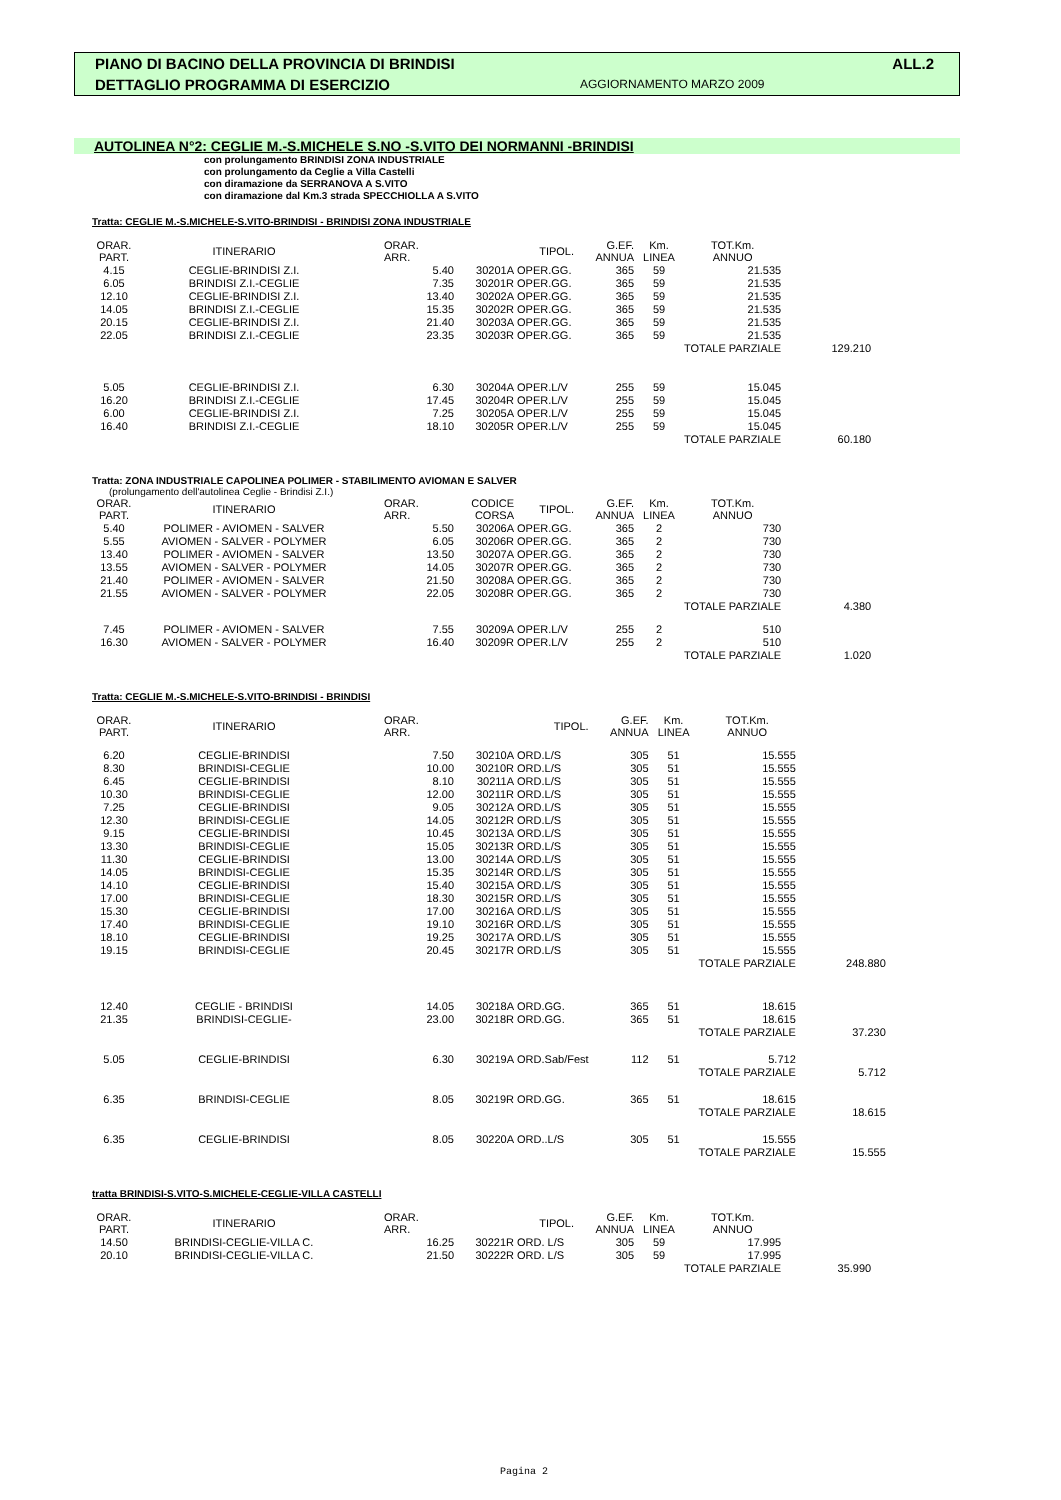PIANO DI BACINO DELLA PROVINCIA DI BRINDISI ALL.2
DETTAGLIO PROGRAMMA DI ESERCIZIO AGGIORNAMENTO MARZO 2009
AUTOLINEA N°2: CEGLIE M.-S.MICHELE S.NO -S.VITO DEI NORMANNI -BRINDISI
con prolungamento BRINDISI ZONA INDUSTRIALE
con prolungamento da Ceglie a Villa Castelli
con diramazione da SERRANOVA A S.VITO
con diramazione dal Km.3 strada SPECCHIOLLA A S.VITO
Tratta: CEGLIE M.-S.MICHELE-S.VITO-BRINDISI - BRINDISI ZONA INDUSTRIALE
| ORAR. PART. | ITINERARIO | ORAR. ARR. | | TIPOL. | G.EF. ANNUA | Km. LINEA | TOT.Km. ANNUO | |
| --- | --- | --- | --- | --- | --- | --- | --- | --- |
| 4.15 | CEGLIE-BRINDISI Z.I. | 5.40 | 30201A | OPER.GG. | 365 | 59 | 21.535 | |
| 6.05 | BRINDISI Z.I.-CEGLIE | 7.35 | 30201R | OPER.GG. | 365 | 59 | 21.535 | |
| 12.10 | CEGLIE-BRINDISI Z.I. | 13.40 | 30202A | OPER.GG. | 365 | 59 | 21.535 | |
| 14.05 | BRINDISI Z.I.-CEGLIE | 15.35 | 30202R | OPER.GG. | 365 | 59 | 21.535 | |
| 20.15 | CEGLIE-BRINDISI Z.I. | 21.40 | 30203A | OPER.GG. | 365 | 59 | 21.535 | |
| 22.05 | BRINDISI Z.I.-CEGLIE | 23.35 | 30203R | OPER.GG. | 365 | 59 | 21.535 | |
| | | | | | | | TOTALE PARZIALE | 129.210 |
| 5.05 | CEGLIE-BRINDISI Z.I. | 6.30 | 30204A | OPER.L/V | 255 | 59 | 15.045 | |
| 16.20 | BRINDISI Z.I.-CEGLIE | 17.45 | 30204R | OPER.L/V | 255 | 59 | 15.045 | |
| 6.00 | CEGLIE-BRINDISI Z.I. | 7.25 | 30205A | OPER.L/V | 255 | 59 | 15.045 | |
| 16.40 | BRINDISI Z.I.-CEGLIE | 18.10 | 30205R | OPER.L/V | 255 | 59 | 15.045 | |
| | | | | | | | TOTALE PARZIALE | 60.180 |
Tratta: ZONA INDUSTRIALE CAPOLINEA POLIMER - STABILIMENTO AVIOMAN E SALVER
(prolungamento dell'autolinea Ceglie - Brindisi Z.I.)
| ORAR. PART. | ITINERARIO | ORAR. ARR. | CODICE CORSA | TIPOL. | G.EF. ANNUA | Km. LINEA | TOT.Km. ANNUO | |
| --- | --- | --- | --- | --- | --- | --- | --- | --- |
| 5.40 | POLIMER - AVIOMEN - SALVER | 5.50 | 30206A | OPER.GG. | 365 | 2 | 730 | |
| 5.55 | AVIOMEN - SALVER - POLYMER | 6.05 | 30206R | OPER.GG. | 365 | 2 | 730 | |
| 13.40 | POLIMER - AVIOMEN - SALVER | 13.50 | 30207A | OPER.GG. | 365 | 2 | 730 | |
| 13.55 | AVIOMEN - SALVER - POLYMER | 14.05 | 30207R | OPER.GG. | 365 | 2 | 730 | |
| 21.40 | POLIMER - AVIOMEN - SALVER | 21.50 | 30208A | OPER.GG. | 365 | 2 | 730 | |
| 21.55 | AVIOMEN - SALVER - POLYMER | 22.05 | 30208R | OPER.GG. | 365 | 2 | 730 | |
| | | | | | | | TOTALE PARZIALE | 4.380 |
| 7.45 | POLIMER - AVIOMEN - SALVER | 7.55 | 30209A | OPER.L/V | 255 | 2 | 510 | |
| 16.30 | AVIOMEN - SALVER - POLYMER | 16.40 | 30209R | OPER.L/V | 255 | 2 | 510 | |
| | | | | | | | TOTALE PARZIALE | 1.020 |
Tratta: CEGLIE M.-S.MICHELE-S.VITO-BRINDISI - BRINDISI
| ORAR. PART. | ITINERARIO | ORAR. ARR. | | TIPOL. | G.EF. ANNUA | Km. LINEA | TOT.Km. ANNUO | |
| --- | --- | --- | --- | --- | --- | --- | --- | --- |
| 6.20 | CEGLIE-BRINDISI | 7.50 | 30210A | ORD.L/S | 305 | 51 | 15.555 | |
| 8.30 | BRINDISI-CEGLIE | 10.00 | 30210R | ORD.L/S | 305 | 51 | 15.555 | |
| 6.45 | CEGLIE-BRINDISI | 8.10 | 30211A | ORD.L/S | 305 | 51 | 15.555 | |
| 10.30 | BRINDISI-CEGLIE | 12.00 | 30211R | ORD.L/S | 305 | 51 | 15.555 | |
| 7.25 | CEGLIE-BRINDISI | 9.05 | 30212A | ORD.L/S | 305 | 51 | 15.555 | |
| 12.30 | BRINDISI-CEGLIE | 14.05 | 30212R | ORD.L/S | 305 | 51 | 15.555 | |
| 9.15 | CEGLIE-BRINDISI | 10.45 | 30213A | ORD.L/S | 305 | 51 | 15.555 | |
| 13.30 | BRINDISI-CEGLIE | 15.05 | 30213R | ORD.L/S | 305 | 51 | 15.555 | |
| 11.30 | CEGLIE-BRINDISI | 13.00 | 30214A | ORD.L/S | 305 | 51 | 15.555 | |
| 14.05 | BRINDISI-CEGLIE | 15.35 | 30214R | ORD.L/S | 305 | 51 | 15.555 | |
| 14.10 | CEGLIE-BRINDISI | 15.40 | 30215A | ORD.L/S | 305 | 51 | 15.555 | |
| 17.00 | BRINDISI-CEGLIE | 18.30 | 30215R | ORD.L/S | 305 | 51 | 15.555 | |
| 15.30 | CEGLIE-BRINDISI | 17.00 | 30216A | ORD.L/S | 305 | 51 | 15.555 | |
| 17.40 | BRINDISI-CEGLIE | 19.10 | 30216R | ORD.L/S | 305 | 51 | 15.555 | |
| 18.10 | CEGLIE-BRINDISI | 19.25 | 30217A | ORD.L/S | 305 | 51 | 15.555 | |
| 19.15 | BRINDISI-CEGLIE | 20.45 | 30217R | ORD.L/S | 305 | 51 | 15.555 | |
| | | | | | | | TOTALE PARZIALE | 248.880 |
| 12.40 | CEGLIE - BRINDISI | 14.05 | 30218A | ORD.GG. | 365 | 51 | 18.615 | |
| 21.35 | BRINDISI-CEGLIE- | 23.00 | 30218R | ORD.GG. | 365 | 51 | 18.615 | |
| | | | | | | | TOTALE PARZIALE | 37.230 |
| 5.05 | CEGLIE-BRINDISI | 6.30 | 30219A | ORD.Sab/Fest | 112 | 51 | 5.712 | |
| | | | | | | | TOTALE PARZIALE | 5.712 |
| 6.35 | BRINDISI-CEGLIE | 8.05 | 30219R | ORD.GG. | 365 | 51 | 18.615 | |
| | | | | | | | TOTALE PARZIALE | 18.615 |
| 6.35 | CEGLIE-BRINDISI | 8.05 | 30220A | ORD..L/S | 305 | 51 | 15.555 | |
| | | | | | | | TOTALE PARZIALE | 15.555 |
tratta BRINDISI-S.VITO-S.MICHELE-CEGLIE-VILLA CASTELLI
| ORAR. PART. | ITINERARIO | ORAR. ARR. | | TIPOL. | G.EF. ANNUA | Km. LINEA | TOT.Km. ANNUO | |
| --- | --- | --- | --- | --- | --- | --- | --- | --- |
| 14.50 | BRINDISI-CEGLIE-VILLA C. | 16.25 | 30221R | ORD. L/S | 305 | 59 | 17.995 | |
| 20.10 | BRINDISI-CEGLIE-VILLA C. | 21.50 | 30222R | ORD. L/S | 305 | 59 | 17.995 | |
| | | | | | | | TOTALE PARZIALE | 35.990 |
Pagina 2